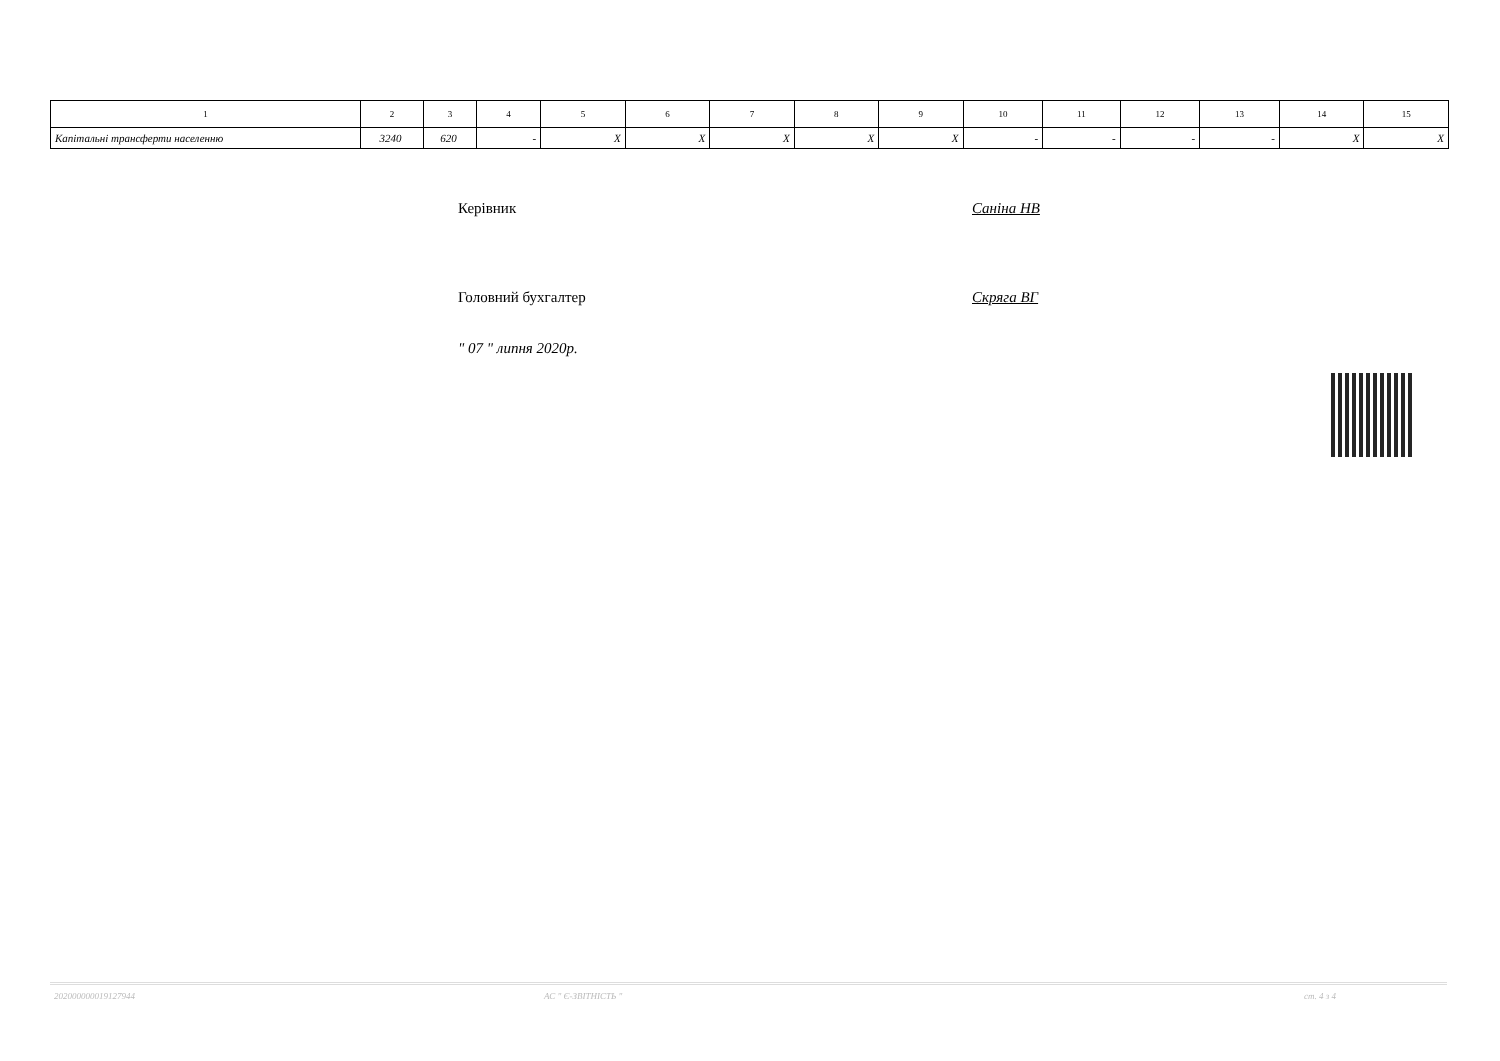| 1 | 2 | 3 | 4 | 5 | 6 | 7 | 8 | 9 | 10 | 11 | 12 | 13 | 14 | 15 |
| --- | --- | --- | --- | --- | --- | --- | --- | --- | --- | --- | --- | --- | --- | --- |
| Капітальні трансферти населенню | 3240 | 620 | - | X | X | X | X | X | - | - | - | - | X | X |
Керівник Саніна НВ
Головний бухгалтер Скряга ВГ
" 07 " липня 2020р.
202000000019127944 АС " Є-ЗВІТНІСТЬ " ст. 4 з 4